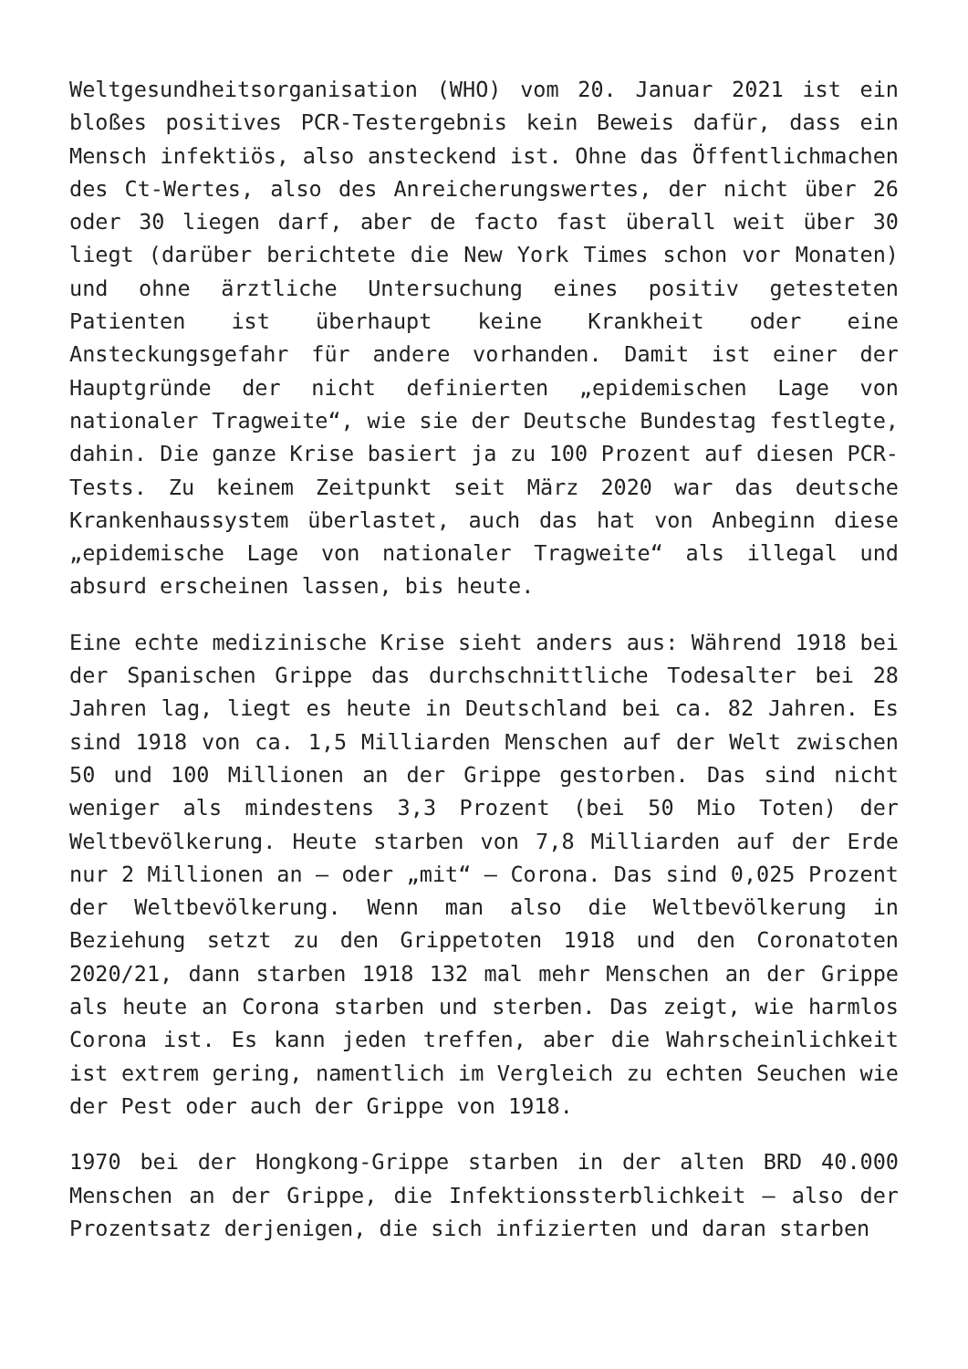Weltgesundheitsorganisation (WHO) vom 20. Januar 2021 ist ein bloßes positives PCR-Testergebnis kein Beweis dafür, dass ein Mensch infektiös, also ansteckend ist. Ohne das Öffentlichmachen des Ct-Wertes, also des Anreicherungswertes, der nicht über 26 oder 30 liegen darf, aber de facto fast überall weit über 30 liegt (darüber berichtete die New York Times schon vor Monaten) und ohne ärztliche Untersuchung eines positiv getesteten Patienten ist überhaupt keine Krankheit oder eine Ansteckungsgefahr für andere vorhanden. Damit ist einer der Hauptgründe der nicht definierten „epidemischen Lage von nationaler Tragweite“, wie sie der Deutsche Bundestag festlegte, dahin. Die ganze Krise basiert ja zu 100 Prozent auf diesen PCR-Tests. Zu keinem Zeitpunkt seit März 2020 war das deutsche Krankenhaussystem überlastet, auch das hat von Anbeginn diese „epidemische Lage von nationaler Tragweite“ als illegal und absurd erscheinen lassen, bis heute.
Eine echte medizinische Krise sieht anders aus: Während 1918 bei der Spanischen Grippe das durchschnittliche Todesalter bei 28 Jahren lag, liegt es heute in Deutschland bei ca. 82 Jahren. Es sind 1918 von ca. 1,5 Milliarden Menschen auf der Welt zwischen 50 und 100 Millionen an der Grippe gestorben. Das sind nicht weniger als mindestens 3,3 Prozent (bei 50 Mio Toten) der Weltbevölkerung. Heute starben von 7,8 Milliarden auf der Erde nur 2 Millionen an – oder „mit“ – Corona. Das sind 0,025 Prozent der Weltbevölkerung. Wenn man also die Weltbevölkerung in Beziehung setzt zu den Grippetoten 1918 und den Coronatoten 2020/21, dann starben 1918 132 mal mehr Menschen an der Grippe als heute an Corona starben und sterben. Das zeigt, wie harmlos Corona ist. Es kann jeden treffen, aber die Wahrscheinlichkeit ist extrem gering, namentlich im Vergleich zu echten Seuchen wie der Pest oder auch der Grippe von 1918.
1970 bei der Hongkong-Grippe starben in der alten BRD 40.000 Menschen an der Grippe, die Infektionssterblichkeit – also der Prozentsatz derjenigen, die sich infizierten und daran starben